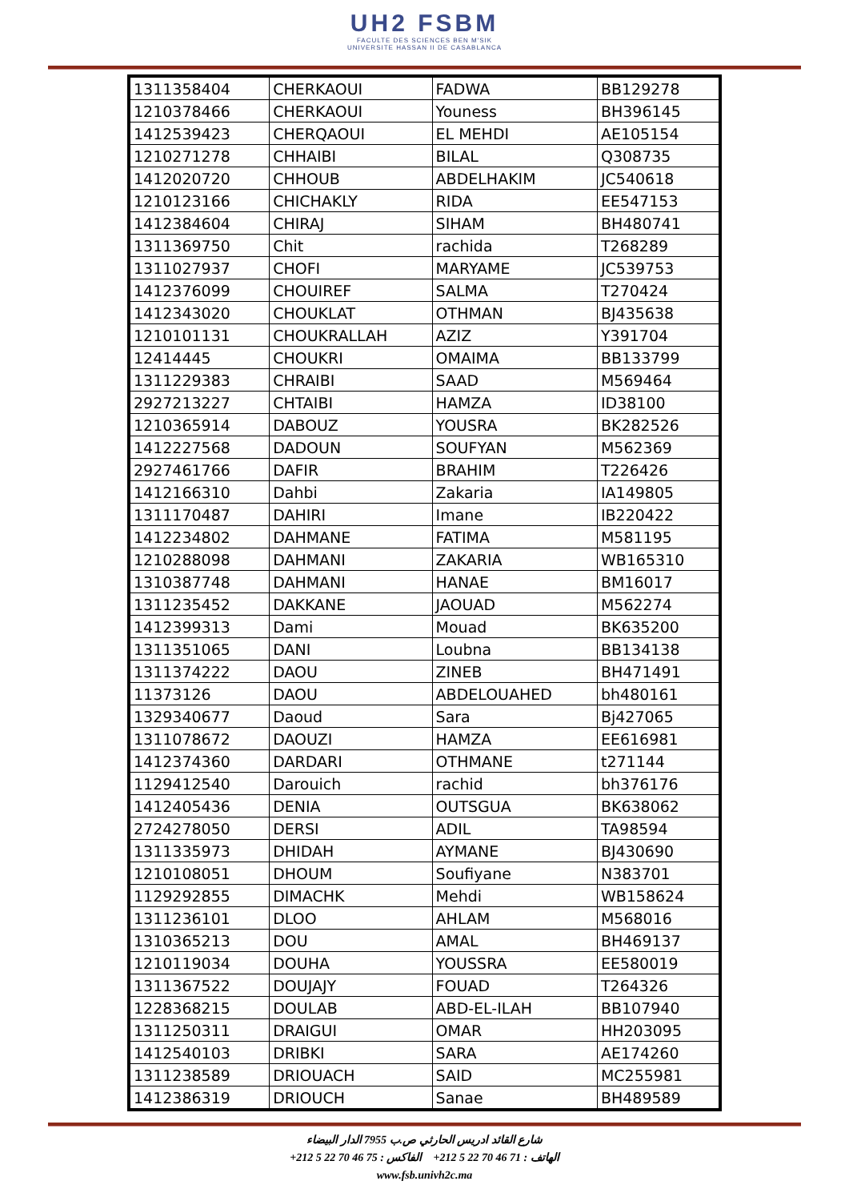UH2 FSBM
FACULTE DES SCIENCES BEN M'SIK
UNIVERSITE HASSAN II DE CASABLANCA
| 1311358404 | CHERKAOUI | FADWA | BB129278 |
| 1210378466 | CHERKAOUI | Youness | BH396145 |
| 1412539423 | CHERQAOUI | EL MEHDI | AE105154 |
| 1210271278 | CHHAIBI | BILAL | Q308735 |
| 1412020720 | CHHOUB | ABDELHAKIM | JC540618 |
| 1210123166 | CHICHAKLY | RIDA | EE547153 |
| 1412384604 | CHIRAJ | SIHAM | BH480741 |
| 1311369750 | Chit | rachida | T268289 |
| 1311027937 | CHOFI | MARYAME | JC539753 |
| 1412376099 | CHOUIREF | SALMA | T270424 |
| 1412343020 | CHOUKLAT | OTHMAN | BJ435638 |
| 1210101131 | CHOUKRALLAH | AZIZ | Y391704 |
| 12414445 | CHOUKRI | OMAIMA | BB133799 |
| 1311229383 | CHRAIBI | SAAD | M569464 |
| 2927213227 | CHTAIBI | HAMZA | ID38100 |
| 1210365914 | DABOUZ | YOUSRA | BK282526 |
| 1412227568 | DADOUN | SOUFYAN | M562369 |
| 2927461766 | DAFIR | BRAHIM | T226426 |
| 1412166310 | Dahbi | Zakaria | IA149805 |
| 1311170487 | DAHIRI | Imane | IB220422 |
| 1412234802 | DAHMANE | FATIMA | M581195 |
| 1210288098 | DAHMANI | ZAKARIA | WB165310 |
| 1310387748 | DAHMANI | HANAE | BM16017 |
| 1311235452 | DAKKANE | JAOUAD | M562274 |
| 1412399313 | Dami | Mouad | BK635200 |
| 1311351065 | DANI | Loubna | BB134138 |
| 1311374222 | DAOU | ZINEB | BH471491 |
| 11373126 | DAOU | ABDELOUAHED | bh480161 |
| 1329340677 | Daoud | Sara | Bj427065 |
| 1311078672 | DAOUZI | HAMZA | EE616981 |
| 1412374360 | DARDARI | OTHMANE | t271144 |
| 1129412540 | Darouich | rachid | bh376176 |
| 1412405436 | DENIA | OUTSGUA | BK638062 |
| 2724278050 | DERSI | ADIL | TA98594 |
| 1311335973 | DHIDAH | AYMANE | BJ430690 |
| 1210108051 | DHOUM | Soufiyane | N383701 |
| 1129292855 | DIMACHK | Mehdi | WB158624 |
| 1311236101 | DLOO | AHLAM | M568016 |
| 1310365213 | DOU | AMAL | BH469137 |
| 1210119034 | DOUHA | YOUSSRA | EE580019 |
| 1311367522 | DOUJAJY | FOUAD | T264326 |
| 1228368215 | DOULAB | ABD-EL-ILAH | BB107940 |
| 1311250311 | DRAIGUI | OMAR | HH203095 |
| 1412540103 | DRIBKI | SARA | AE174260 |
| 1311238589 | DRIOUACH | SAID | MC255981 |
| 1412386319 | DRIOUCH | Sanae | BH489589 |
شارع القائد ادريس الحارثي ص.ب 7955 الدار البيضاء
الهاتف : 71 46 70 22 5 212+ الفاكس : 75 46 70 22 5 212+
www.fsb.univh2c.ma